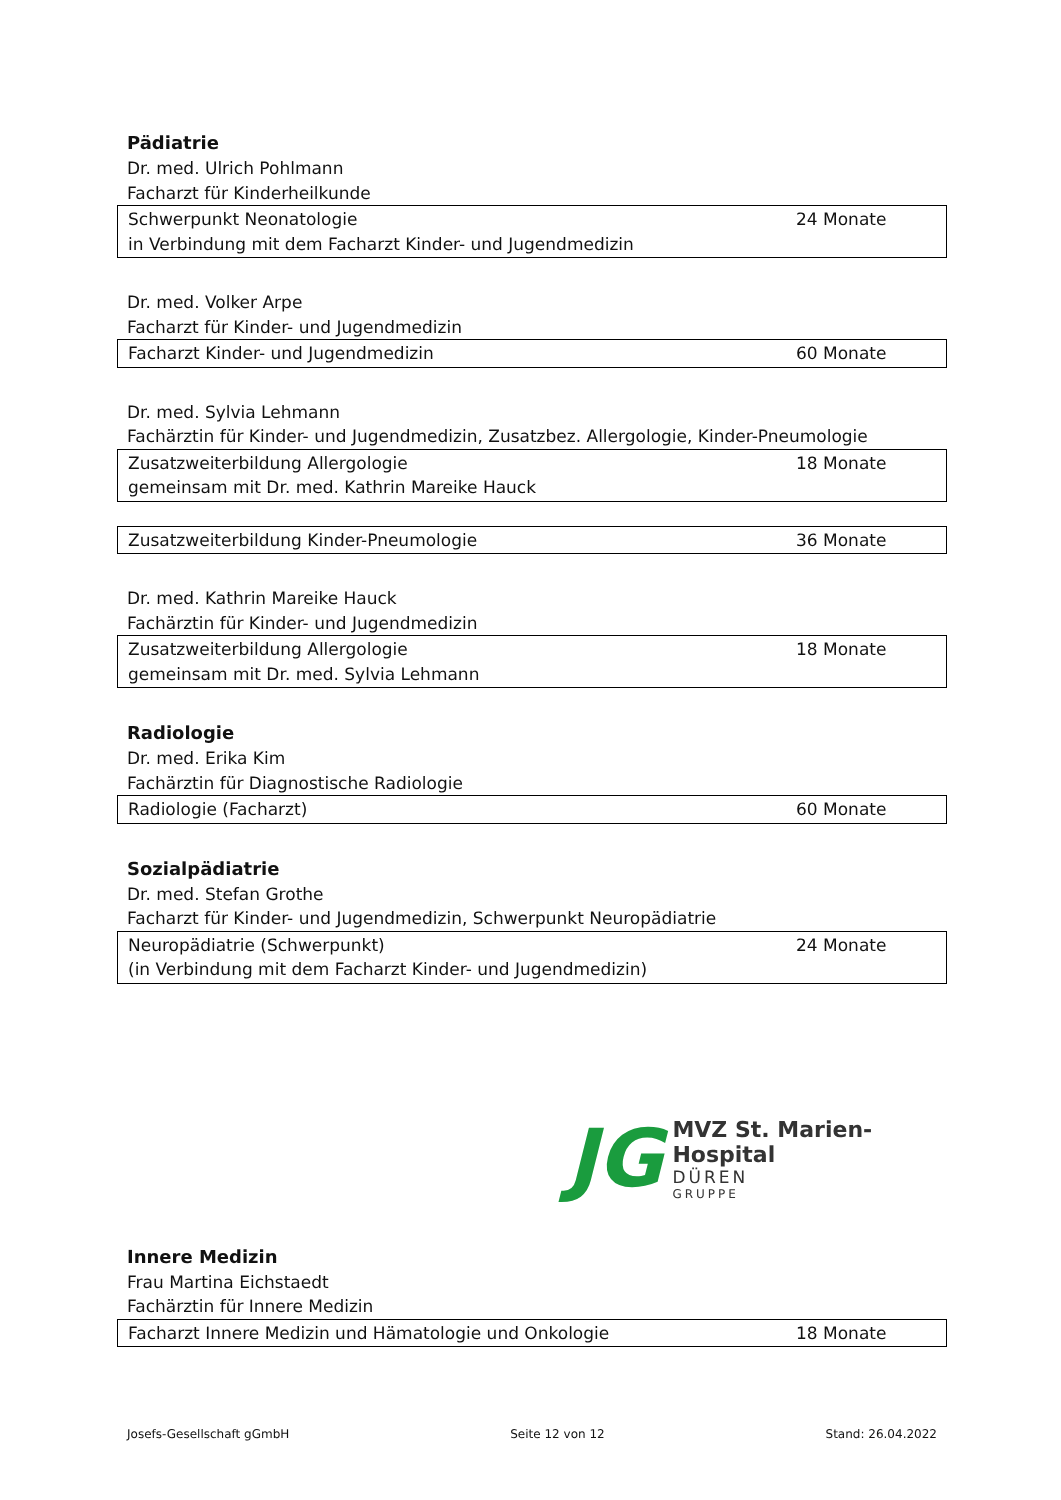Pädiatrie
Dr. med. Ulrich Pohlmann
Facharzt für Kinderheilkunde
| Schwerpunkt Neonatologie in Verbindung mit dem Facharzt Kinder- und Jugendmedizin | 24 Monate |
Dr. med. Volker Arpe
Facharzt für Kinder- und Jugendmedizin
| Facharzt Kinder- und Jugendmedizin | 60 Monate |
Dr. med. Sylvia Lehmann
Fachärztin für Kinder- und Jugendmedizin, Zusatzbez. Allergologie, Kinder-Pneumologie
| Zusatzweiterbildung Allergologie gemeinsam mit Dr. med. Kathrin Mareike Hauck | 18 Monate |
| Zusatzweiterbildung Kinder-Pneumologie | 36 Monate |
Dr. med. Kathrin Mareike Hauck
Fachärztin für Kinder- und Jugendmedizin
| Zusatzweiterbildung Allergologie gemeinsam mit Dr. med. Sylvia Lehmann | 18 Monate |
Radiologie
Dr. med. Erika Kim
Fachärztin für Diagnostische Radiologie
| Radiologie (Facharzt) | 60 Monate |
Sozialpädiatrie
Dr. med. Stefan Grothe
Facharzt für Kinder- und Jugendmedizin, Schwerpunkt Neuropädiatrie
| Neuropädiatrie (Schwerpunkt) (in Verbindung mit dem Facharzt Kinder- und Jugendmedizin) | 24 Monate |
JG
MVZ St. Marien-Hospital
DÜREN
GRUPPE
Innere Medizin
Frau Martina Eichstaedt
Fachärztin für Innere Medizin
| Facharzt Innere Medizin und Hämatologie und Onkologie | 18 Monate |
Josefs-Gesellschaft gGmbH Seite 12 von 12 Stand: 26.04.2022